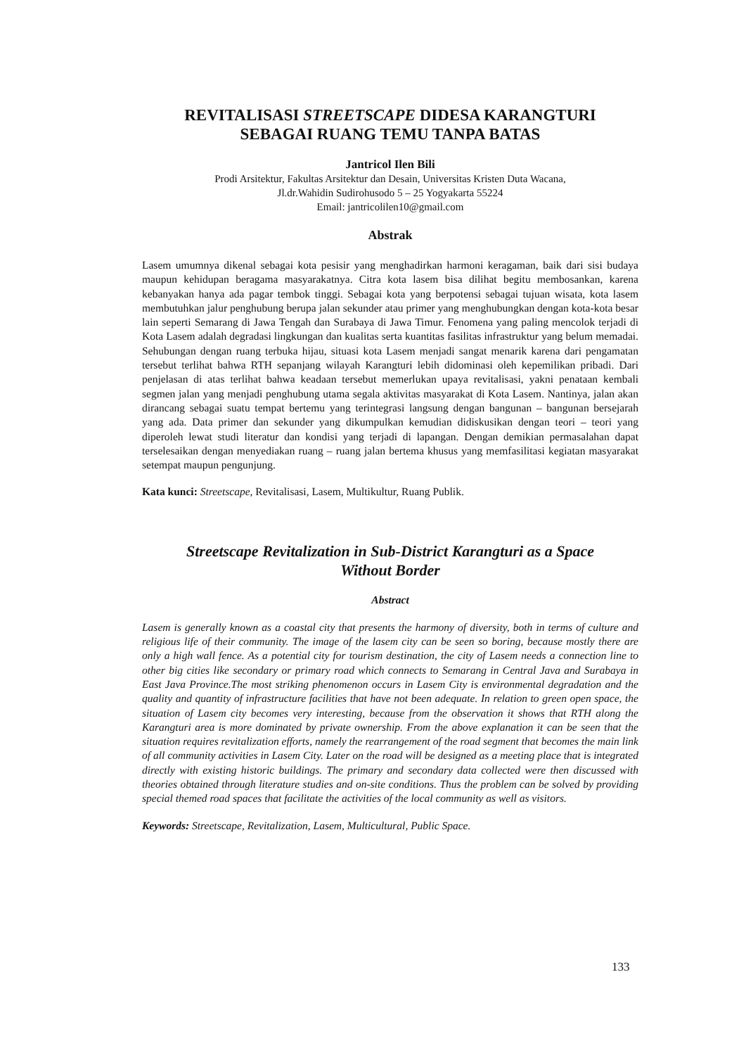REVITALISASI STREETSCAPE DIDESA KARANGTURI
SEBAGAI RUANG TEMU TANPA BATAS
Jantricol Ilen Bili
Prodi Arsitektur, Fakultas Arsitektur dan Desain, Universitas Kristen Duta Wacana,
Jl.dr.Wahidin Sudirohusodo 5 – 25 Yogyakarta 55224
Email: jantricolilen10@gmail.com
Abstrak
Lasem umumnya dikenal sebagai kota pesisir yang menghadirkan harmoni keragaman, baik dari sisi budaya maupun kehidupan beragama masyarakatnya. Citra kota lasem bisa dilihat begitu membosankan, karena kebanyakan hanya ada pagar tembok tinggi. Sebagai kota yang berpotensi sebagai tujuan wisata, kota lasem membutuhkan jalur penghubung berupa jalan sekunder atau primer yang menghubungkan dengan kota-kota besar lain seperti Semarang di Jawa Tengah dan Surabaya di Jawa Timur. Fenomena yang paling mencolok terjadi di Kota Lasem adalah degradasi lingkungan dan kualitas serta kuantitas fasilitas infrastruktur yang belum memadai. Sehubungan dengan ruang terbuka hijau, situasi kota Lasem menjadi sangat menarik karena dari pengamatan tersebut terlihat bahwa RTH sepanjang wilayah Karangturi lebih didominasi oleh kepemilikan pribadi. Dari penjelasan di atas terlihat bahwa keadaan tersebut memerlukan upaya revitalisasi, yakni penataan kembali segmen jalan yang menjadi penghubung utama segala aktivitas masyarakat di Kota Lasem. Nantinya, jalan akan dirancang sebagai suatu tempat bertemu yang terintegrasi langsung dengan bangunan – bangunan bersejarah yang ada. Data primer dan sekunder yang dikumpulkan kemudian didiskusikan dengan teori – teori yang diperoleh lewat studi literatur dan kondisi yang terjadi di lapangan. Dengan demikian permasalahan dapat terselesaikan dengan menyediakan ruang – ruang jalan bertema khusus yang memfasilitasi kegiatan masyarakat setempat maupun pengunjung.
Kata kunci: Streetscape, Revitalisasi, Lasem, Multikultur, Ruang Publik.
Streetscape Revitalization in Sub-District Karangturi as a Space
Without Border
Abstract
Lasem is generally known as a coastal city that presents the harmony of diversity, both in terms of culture and religious life of their community. The image of the lasem city can be seen so boring, because mostly there are only a high wall fence. As a potential city for tourism destination, the city of Lasem needs a connection line to other big cities like secondary or primary road which connects to Semarang in Central Java and Surabaya in East Java Province.The most striking phenomenon occurs in Lasem City is environmental degradation and the quality and quantity of infrastructure facilities that have not been adequate. In relation to green open space, the situation of Lasem city becomes very interesting, because from the observation it shows that RTH along the Karangturi area is more dominated by private ownership. From the above explanation it can be seen that the situation requires revitalization efforts, namely the rearrangement of the road segment that becomes the main link of all community activities in Lasem City. Later on the road will be designed as a meeting place that is integrated directly with existing historic buildings. The primary and secondary data collected were then discussed with theories obtained through literature studies and on-site conditions. Thus the problem can be solved by providing special themed road spaces that facilitate the activities of the local community as well as visitors.
Keywords: Streetscape, Revitalization, Lasem, Multicultural, Public Space.
133